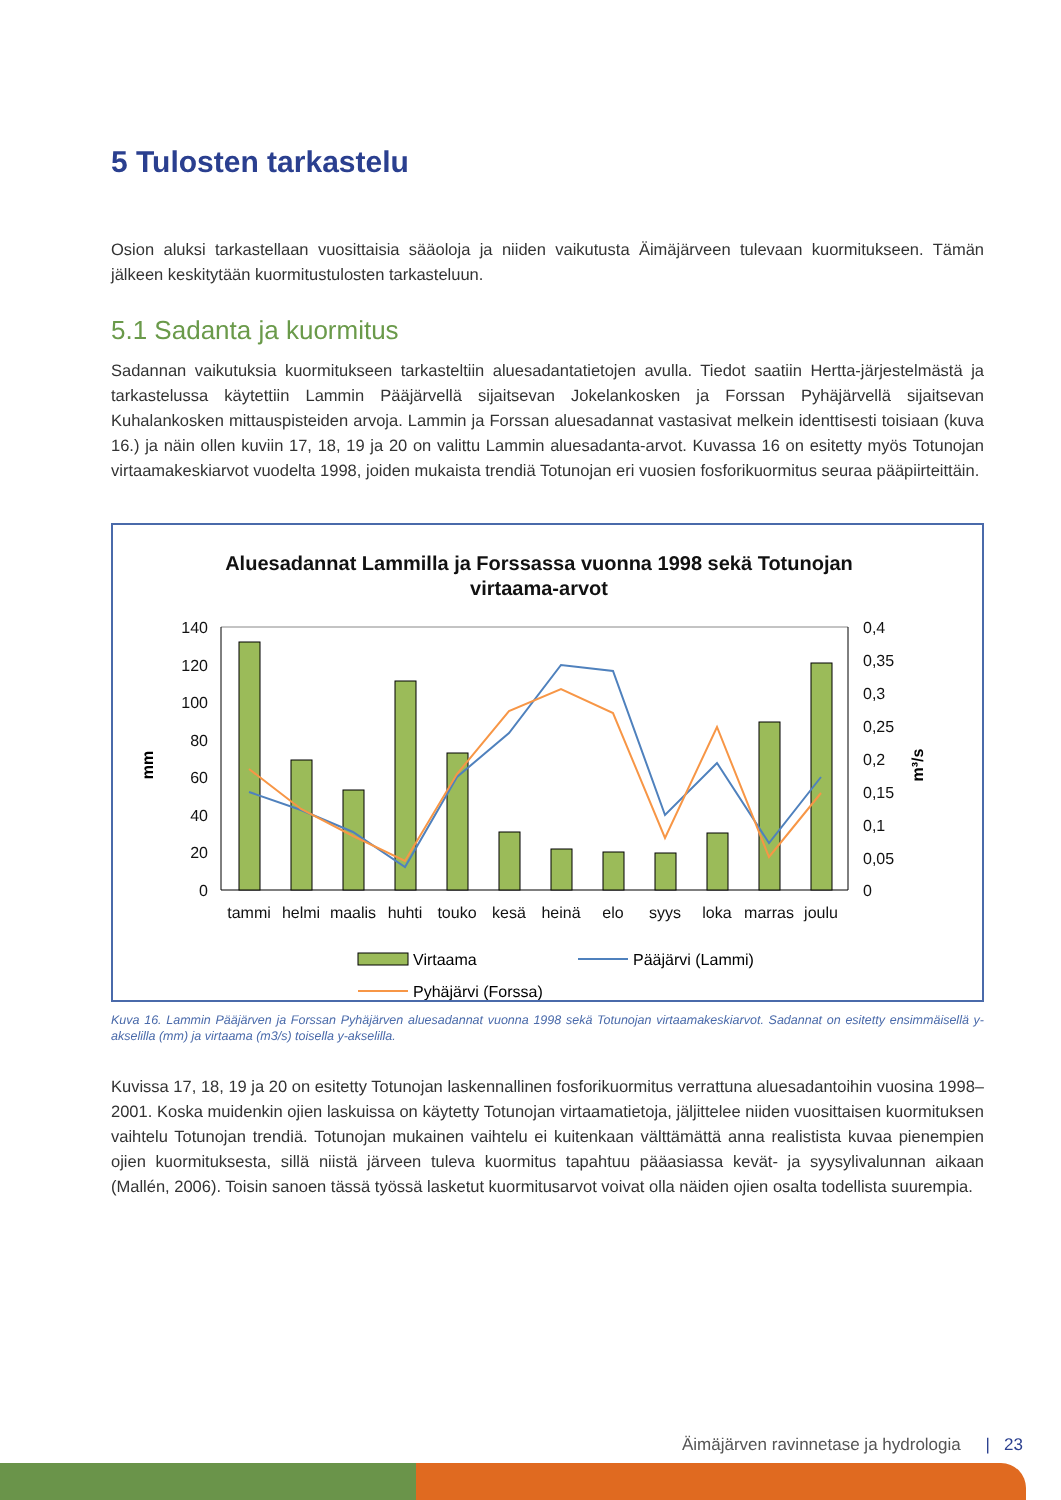5 Tulosten tarkastelu
Osion aluksi tarkastellaan vuosittaisia sääoloja ja niiden vaikutusta Äimäjärveen tulevaan kuormitukseen. Tämän jälkeen keskitytään kuormitustulosten tarkasteluun.
5.1 Sadanta ja kuormitus
Sadannan vaikutuksia kuormitukseen tarkasteltiin aluesadantatietojen avulla. Tiedot saatiin Hertta-järjestelmästä ja tarkastelussa käytettiin Lammin Pääjärvellä sijaitsevan Jokelankosken ja Forssan Pyhäjärvellä sijaitsevan Kuhalankosken mittauspisteiden arvoja. Lammin ja Forssan aluesadannat vastasivat melkein identtisesti toisiaan (kuva 16.) ja näin ollen kuviin 17, 18, 19 ja 20 on valittu Lammin aluesadanta-arvot. Kuvassa 16 on esitetty myös Totunojan virtaamakeskiarvot vuodelta 1998, joiden mukaista trendiä Totunojan eri vuosien fosforikuormitus seuraa pääpiirteittäin.
Aluesadannat Lammilla ja Forssassa vuonna 1998 sekä Totunojan
virtaama-arvot
140
120
100
80
60
40
20
0
0,4
0,35
0,3
0,25
0,2
0,15
0,1
0,05
0
mm
m³/s
tammi
helmi
maalis
huhti
touko
kesä
heinä
elo
syys
loka
marras
joulu
Virtaama
Pääjärvi (Lammi)
Pyhäjärvi (Forssa)
Kuva 16. Lammin Pääjärven ja Forssan Pyhäjärven aluesadannat vuonna 1998 sekä Totunojan virtaamakeskiarvot. Sadannat on esitetty ensimmäisellä y-akselilla (mm) ja virtaama (m3/s) toisella y-akselilla.
Kuvissa 17, 18, 19 ja 20 on esitetty Totunojan laskennallinen fosforikuormitus verrattuna aluesadantoihin vuosina 1998–2001. Koska muidenkin ojien laskuissa on käytetty Totunojan virtaamatietoja, jäljittelee niiden vuosittaisen kuormituksen vaihtelu Totunojan trendiä. Totunojan mukainen vaihtelu ei kuitenkaan välttämättä anna realistista kuvaa pienempien ojien kuormituksesta, sillä niistä järveen tuleva kuormitus tapahtuu pääasiassa kevät- ja syysylivalunnan aikaan (Mallén, 2006). Toisin sanoen tässä työssä lasketut kuormitusarvot voivat olla näiden ojien osalta todellista suurempia.
Äimäjärven ravinnetase ja hydrologia | 23